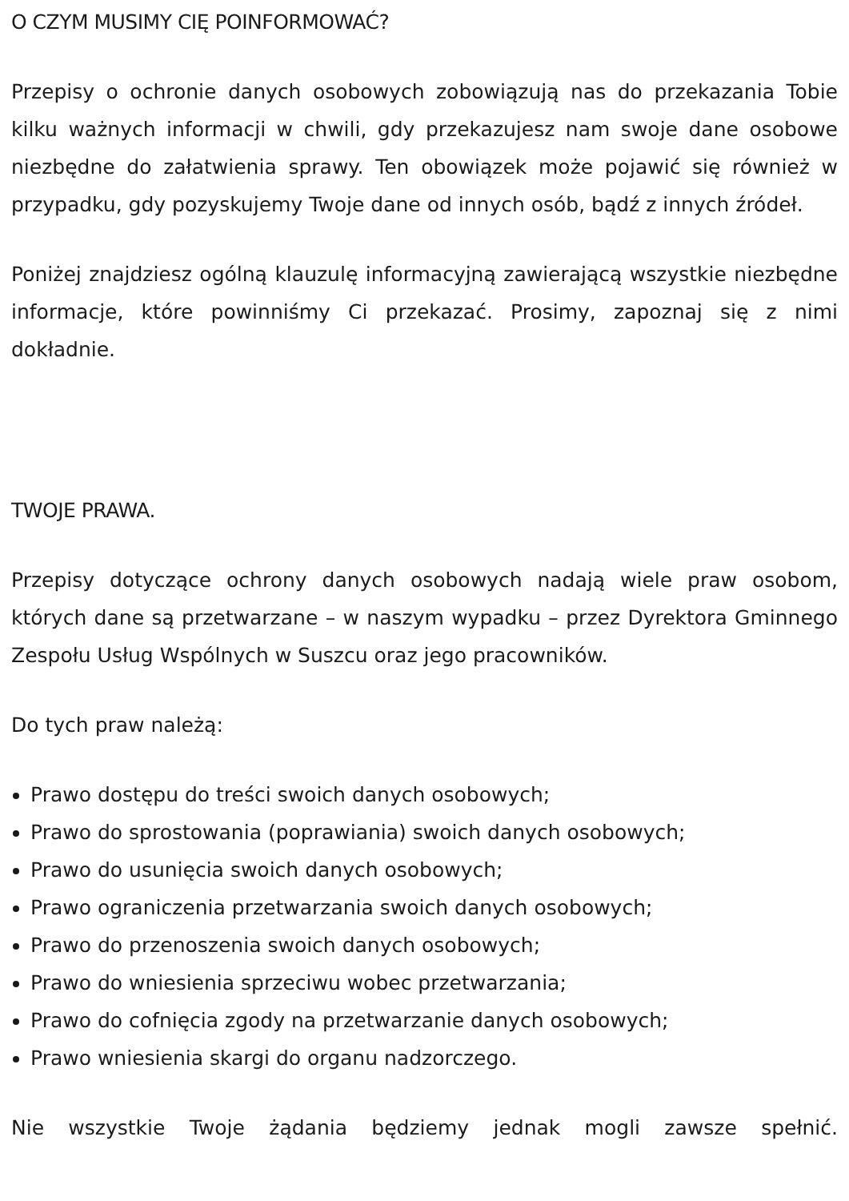O CZYM MUSIMY CIĘ POINFORMOWAĆ?
Przepisy o ochronie danych osobowych zobowiązują nas do przekazania Tobie kilku ważnych informacji w chwili, gdy przekazujesz nam swoje dane osobowe niezbędne do załatwienia sprawy. Ten obowiązek może pojawić się również w przypadku, gdy pozyskujemy Twoje dane od innych osób, bądź z innych źródeł.
Poniżej znajdziesz ogólną klauzulę informacyjną zawierającą wszystkie niezbędne informacje, które powinniśmy Ci przekazać. Prosimy, zapoznaj się z nimi dokładnie.
TWOJE PRAWA.
Przepisy dotyczące ochrony danych osobowych nadają wiele praw osobom, których dane są przetwarzane – w naszym wypadku – przez Dyrektora Gminnego Zespołu Usług Wspólnych w Suszcu oraz jego pracowników.
Do tych praw należą:
Prawo dostępu do treści swoich danych osobowych;
Prawo do sprostowania (poprawiania) swoich danych osobowych;
Prawo do usunięcia swoich danych osobowych;
Prawo ograniczenia przetwarzania swoich danych osobowych;
Prawo do przenoszenia swoich danych osobowych;
Prawo do wniesienia sprzeciwu wobec przetwarzania;
Prawo do cofnięcia zgody na przetwarzanie danych osobowych;
Prawo wniesienia skargi do organu nadzorczego.
Nie wszystkie Twoje żądania będziemy jednak mogli zawsze spełnić.